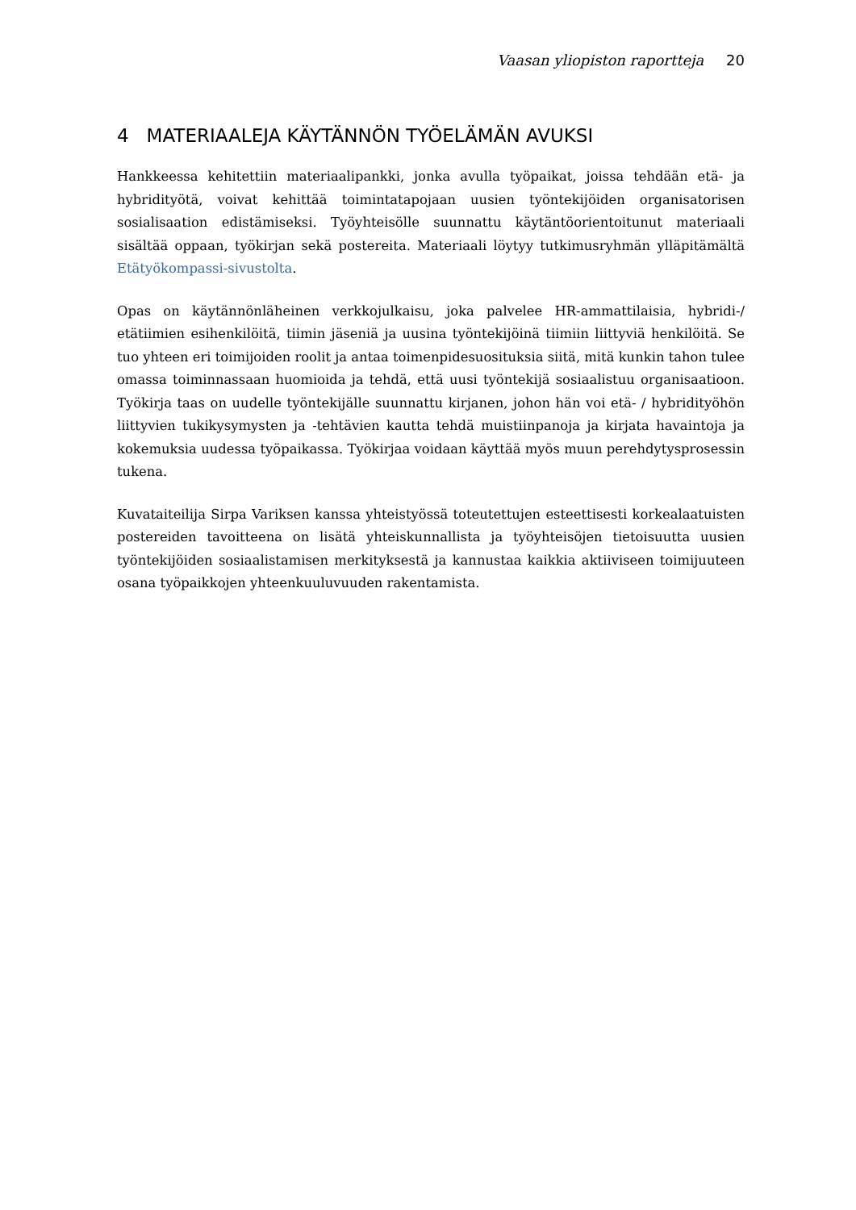Vaasan yliopiston raportteja 20
4 MATERIAALEJA KÄYTÄNNÖN TYÖELÄMÄN AVUKSI
Hankkeessa kehitettiin materiaalipankki, jonka avulla työpaikat, joissa tehdään etä- ja hybridityötä, voivat kehittää toimintatapojaan uusien työntekijöiden organisatorisen sosialisaation edistämiseksi. Työyhteisölle suunnattu käytäntöorientoitunut materiaali sisältää oppaan, työkirjan sekä postereita. Materiaali löytyy tutkimusryhmän ylläpitämältä Etätyökompassi-sivustolta.
Opas on käytännönläheinen verkkojulkaisu, joka palvelee HR-ammattilaisia, hybridi-/ etätiimien esihenkilöitä, tiimin jäseniä ja uusina työntekijöinä tiimiin liittyviä henkilöitä. Se tuo yhteen eri toimijoiden roolit ja antaa toimenpidesuosituksia siitä, mitä kunkin tahon tulee omassa toiminnassaan huomioida ja tehdä, että uusi työntekijä sosiaalistuu organisaatioon. Työkirja taas on uudelle työntekijälle suunnattu kirjanen, johon hän voi etä- / hybridityöhön liittyvien tukikysymysten ja -tehtävien kautta tehdä muistiinpanoja ja kirjata havaintoja ja kokemuksia uudessa työpaikassa. Työkirjaa voidaan käyttää myös muun perehdytysprosessin tukena.
Kuvataiteilija Sirpa Variksen kanssa yhteistyössä toteutettujen esteettisesti korkealaatuisten postereiden tavoitteena on lisätä yhteiskunnallista ja työyhteisöjen tietoisuutta uusien työntekijöiden sosiaalistamisen merkityksestä ja kannustaa kaikkia aktiiviseen toimijuuteen osana työpaikkojen yhteenkuuluvuuden rakentamista.